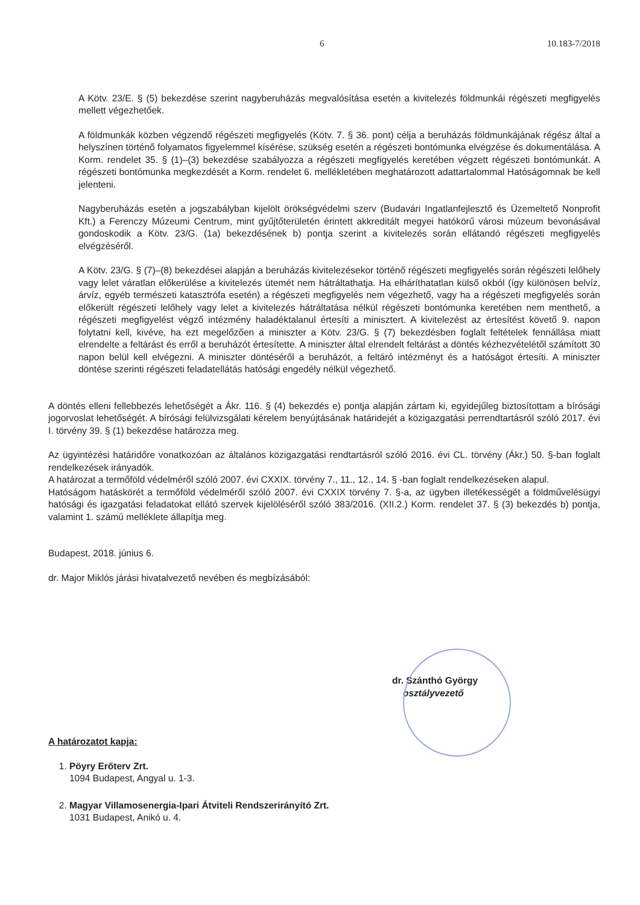6 10.183-7/2018
A Kötv. 23/E. § (5) bekezdése szerint nagyberuházás megvalósítása esetén a kivitelezés földmunkái régészeti megfigyelés mellett végezhetőek.
A földmunkák közben végzendő régészeti megfigyelés (Kötv. 7. § 36. pont) célja a beruházás földmunkájának régész által a helyszínen történő folyamatos figyelemmel kísérése, szükség esetén a régészeti bontómunka elvégzése és dokumentálása. A Korm. rendelet 35. § (1)–(3) bekezdése szabályozza a régészeti megfigyelés keretében végzett régészeti bontómunkát. A régészeti bontómunka megkezdését a Korm. rendelet 6. mellékletében meghatározott adattartalommal Hatóságomnak be kell jelenteni.
Nagyberuházás esetén a jogszabályban kijelölt örökségvédelmi szerv (Budavári Ingatlanfejlesztő és Üzemeltető Nonprofit Kft.) a Ferenczy Múzeumi Centrum, mint gyűjtőterületén érintett akkreditált megyei hatókörű városi múzeum bevonásával gondoskodik a Kötv. 23/G. (1a) bekezdésének b) pontja szerint a kivitelezés során ellátandó régészeti megfigyelés elvégzéséről.
A Kötv. 23/G. § (7)–(8) bekezdései alapján a beruházás kivitelezésekor történő régészeti megfigyelés során régészeti lelőhely vagy lelet váratlan előkerülése a kivitelezés ütemét nem hátráltathatja. Ha elháríthatatlan külső okból (így különösen belvíz, árvíz, egyéb természeti katasztrófa esetén) a régészeti megfigyelés nem végezhető, vagy ha a régészeti megfigyelés során előkerült régészeti lelőhely vagy lelet a kivitelezés hátráltatása nélkül régészeti bontómunka keretében nem menthető, a régészeti megfigyelést végző intézmény haladéktalanul értesíti a minisztert. A kivitelezést az értesítést követő 9. napon folytatni kell, kivéve, ha ezt megelőzően a miniszter a Kötv. 23/G. § (7) bekezdésben foglalt feltételek fennállása miatt elrendelte a feltárást és erről a beruházót értesítette. A miniszter által elrendelt feltárást a döntés kézhezvételétől számított 30 napon belül kell elvégezni. A miniszter döntéséről a beruházót, a feltáró intézményt és a hatóságot értesíti. A miniszter döntése szerinti régészeti feladatellátás hatósági engedély nélkül végezhető.
A döntés elleni fellebbezés lehetőségét a Ákr. 116. § (4) bekezdés e) pontja alapján zártam ki, egyidejűleg biztosítottam a bírósági jogorvoslat lehetőségét. A bírósági felülvizsgálati kérelem benyújtásának határidejét a közigazgatási perrendtartásról szóló 2017. évi I. törvény 39. § (1) bekezdése határozza meg.
Az ügyintézési határidőre vonatkozóan az általános közigazgatási rendtartásról szóló 2016. évi CL. törvény (Ákr.) 50. §-ban foglalt rendelkezések irányadók.
A határozat a termőföld védelméről szóló 2007. évi CXXIX. törvény 7., 11., 12., 14. § -ban foglalt rendelkezéseken alapul.
Hatóságom hatáskörét a termőföld védelméről szóló 2007. évi CXXIX törvény 7. §-a, az ügyben illetékességét a földművelésügyi hatósági és igazgatási feladatokat ellátó szervek kijelöléséről szóló 383/2016. (XII.2.) Korm. rendelet 37. § (3) bekezdés b) pontja, valamint 1. számú melléklete állapítja meg.
Budapest, 2018. június 6.
dr. Major Miklós járási hivatalvezető nevében és megbízásából:
dr. Szánthó György
osztályvezető
A határozatot kapja:
1. Pöyry Erőterv Zrt.
1094 Budapest, Angyal u. 1-3.
2. Magyar Villamosenergia-Ipari Átviteli Rendszerirányító Zrt.
1031 Budapest, Anikó u. 4.